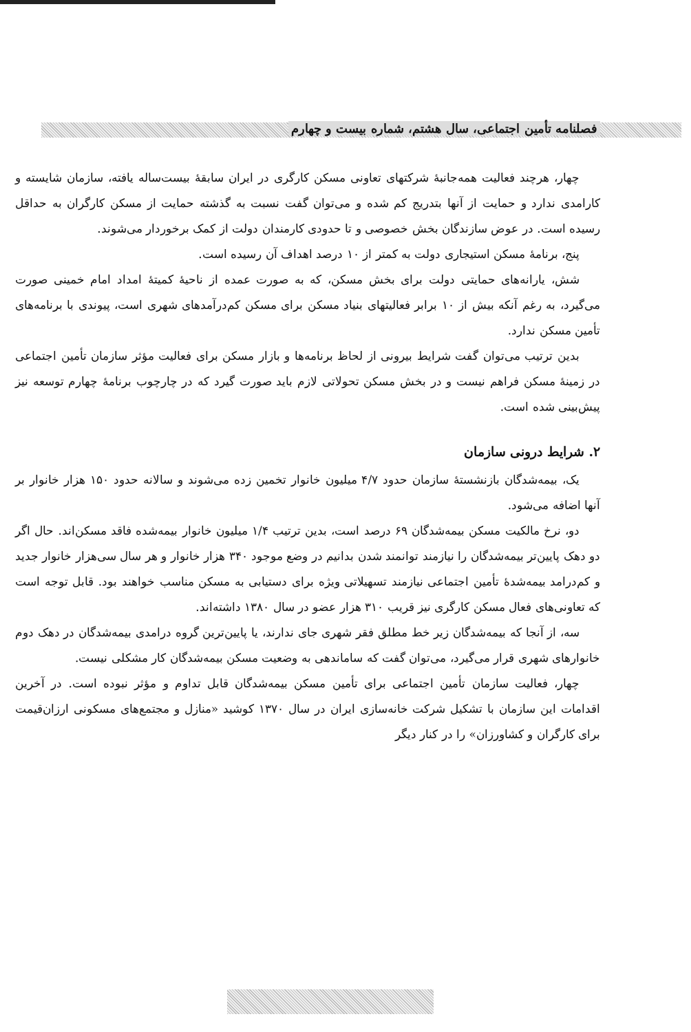فصلنامه تأمین اجتماعی، سال هشتم، شماره بیست و چهارم
چهار، هرچند فعالیت همه‌جانبهٔ شرکتهای تعاونی مسکن کارگری در ایران سابقهٔ بیست‌ساله یافته، سازمان شایسته و کارامدی ندارد و حمایت از آنها بتدریج کم شده و می‌توان گفت نسبت به گذشته حمایت از مسکن کارگران به حداقل رسیده است. در عوض سازندگان بخش خصوصی و تا حدودی کارمندان دولت از کمک برخوردار می‌شوند.
پنج، برنامهٔ مسکن استیجاری دولت به کمتر از ۱۰ درصد اهداف آن رسیده است.
شش، یارانه‌های حمایتی دولت برای بخش مسکن، که به صورت عمده از ناحیهٔ کمیتهٔ امداد امام خمینی صورت می‌گیرد، به رغم آنکه بیش از ۱۰ برابر فعالیتهای بنیاد مسکن برای مسکن کم‌درآمدهای شهری است، پیوندی با برنامه‌های تأمین مسکن ندارد.
بدین ترتیب می‌توان گفت شرایط بیرونی از لحاظ برنامه‌ها و بازار مسکن برای فعالیت مؤثر سازمان تأمین اجتماعی در زمینهٔ مسکن فراهم نیست و در بخش مسکن تحولاتی لازم باید صورت گیرد که در چارچوب برنامهٔ چهارم توسعه نیز پیش‌بینی شده است.
۲. شرایط درونی سازمان
یک، بیمه‌شدگان بازنشستهٔ سازمان حدود ۴/۷ میلیون خانوار تخمین زده می‌شوند و سالانه حدود ۱۵۰ هزار خانوار بر آنها اضافه می‌شود.
دو، نرخ مالکیت مسکن بیمه‌شدگان ۶۹ درصد است، بدین ترتیب ۱/۴ میلیون خانوار بیمه‌شده فاقد مسکن‌اند. حال اگر دو دهک پایین‌تر بیمه‌شدگان را نیازمند توانمند شدن بدانیم در وضع موجود ۳۴۰ هزار خانوار و هر سال سی‌هزار خانوار جدید و کم‌درامد بیمه‌شدهٔ تأمین اجتماعی نیازمند تسهیلاتی ویژه برای دستیابی به مسکن مناسب خواهند بود. قابل توجه است که تعاونی‌های فعال مسکن کارگری نیز قریب ۳۱۰ هزار عضو در سال ۱۳۸۰ داشته‌اند.
سه، از آنجا که بیمه‌شدگان زیر خط مطلق فقر شهری جای ندارند، یا پایین‌ترین گروه درامدی بیمه‌شدگان در دهک دوم خانوارهای شهری قرار می‌گیرد، می‌توان گفت که ساماندهی به وضعیت مسکن بیمه‌شدگان کار مشکلی نیست.
چهار، فعالیت سازمان تأمین اجتماعی برای تأمین مسکن بیمه‌شدگان قابل تداوم و مؤثر نبوده است. در آخرین اقدامات این سازمان با تشکیل شرکت خانه‌سازی ایران در سال ۱۳۷۰ کوشید «منازل و مجتمع‌های مسکونی ارزان‌قیمت برای کارگران و کشاورزان» را در کنار دیگر